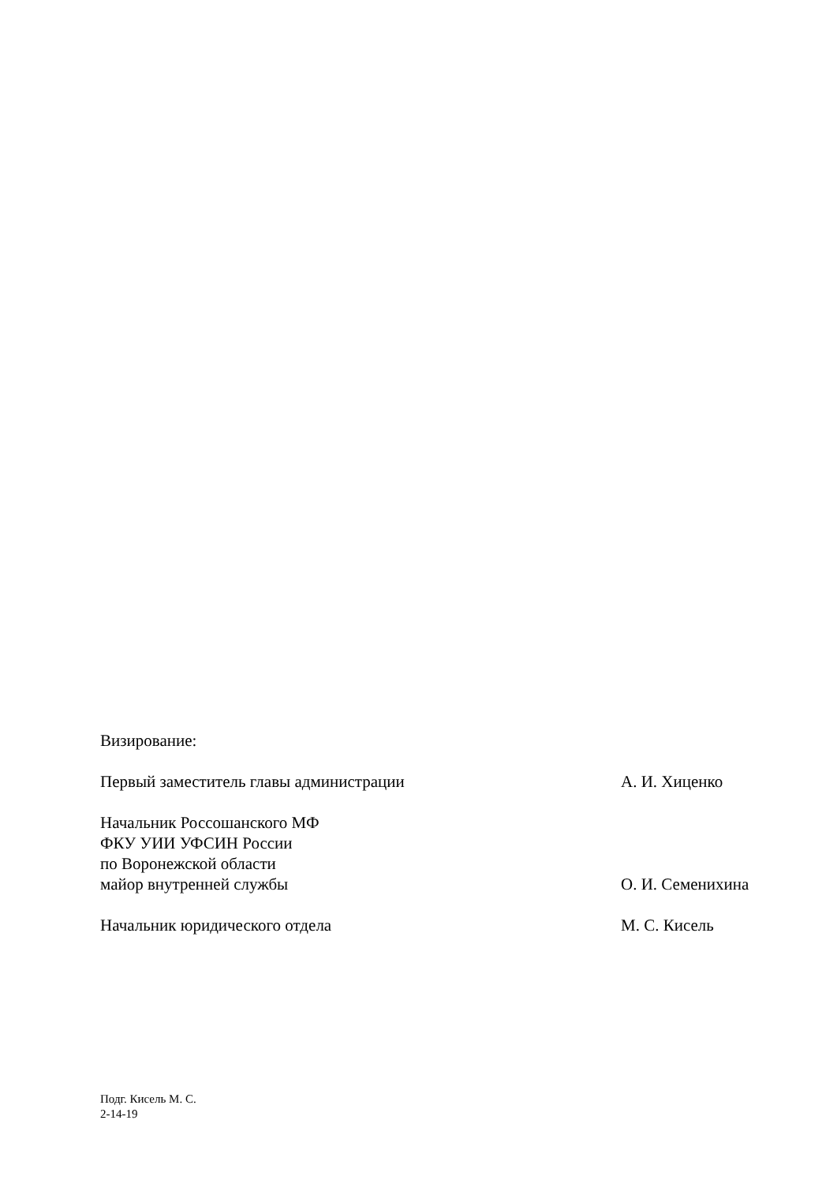Визирование:
Первый заместитель главы администрации А. И. Хиценко
Начальник Россошанского МФ
ФКУ УИИ УФСИН России
по Воронежской области
майор внутренней службы О. И. Семенихина
Начальник юридического отдела М. С. Кисель
Подг. Кисель М. С.
2-14-19